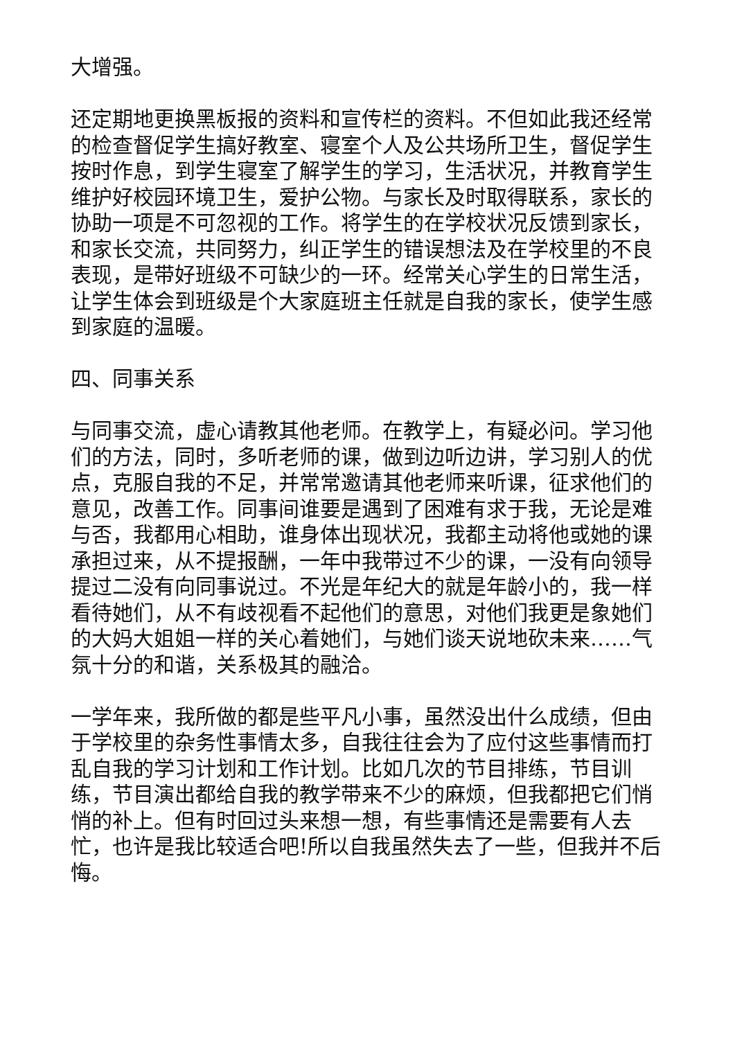大增强。
还定期地更换黑板报的资料和宣传栏的资料。不但如此我还经常的检查督促学生搞好教室、寝室个人及公共场所卫生，督促学生按时作息，到学生寝室了解学生的学习，生活状况，并教育学生维护好校园环境卫生，爱护公物。与家长及时取得联系，家长的协助一项是不可忽视的工作。将学生的在学校状况反馈到家长，和家长交流，共同努力，纠正学生的错误想法及在学校里的不良表现，是带好班级不可缺少的一环。经常关心学生的日常生活，让学生体会到班级是个大家庭班主任就是自我的家长，使学生感到家庭的温暖。
四、同事关系
与同事交流，虚心请教其他老师。在教学上，有疑必问。学习他们的方法，同时，多听老师的课，做到边听边讲，学习别人的优点，克服自我的不足，并常常邀请其他老师来听课，征求他们的意见，改善工作。同事间谁要是遇到了困难有求于我，无论是难与否，我都用心相助，谁身体出现状况，我都主动将他或她的课承担过来，从不提报酬，一年中我带过不少的课，一没有向领导提过二没有向同事说过。不光是年纪大的就是年龄小的，我一样看待她们，从不有歧视看不起他们的意思，对他们我更是象她们的大妈大姐姐一样的关心着她们，与她们谈天说地砍未来……气氛十分的和谐，关系极其的融洽。
一学年来，我所做的都是些平凡小事，虽然没出什么成绩，但由于学校里的杂务性事情太多，自我往往会为了应付这些事情而打乱自我的学习计划和工作计划。比如几次的节目排练，节目训练，节目演出都给自我的教学带来不少的麻烦，但我都把它们悄悄的补上。但有时回过头来想一想，有些事情还是需要有人去忙，也许是我比较适合吧!所以自我虽然失去了一些，但我并不后悔。